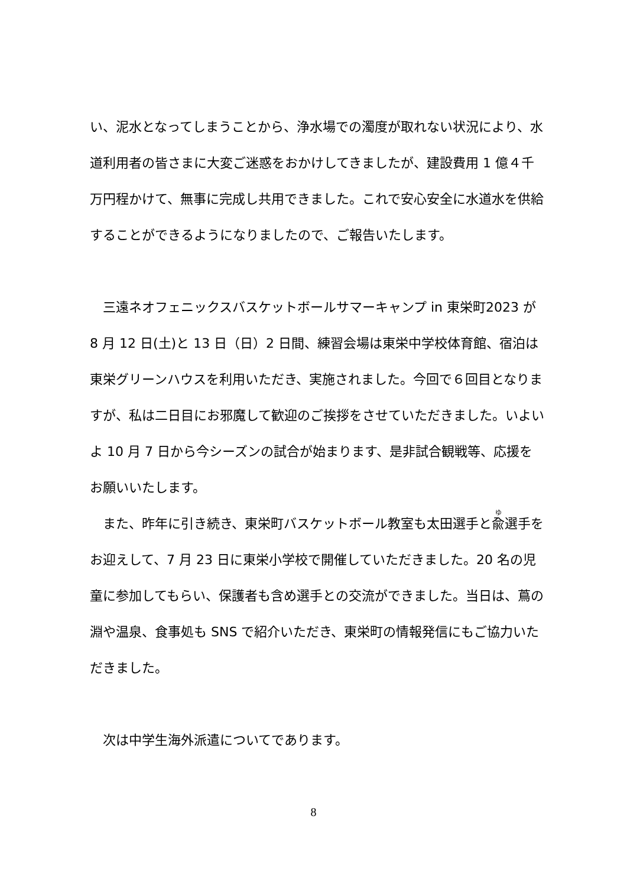い、泥水となってしまうことから、浄水場での濁度が取れない状況により、水道利用者の皆さまに大変ご迷惑をおかけしてきましたが、建設費用 1 億４千万円程かけて、無事に完成し共用できました。これで安心安全に水道水を供給することができるようになりましたので、ご報告いたします。
　三遠ネオフェニックスバスケットボールサマーキャンプ in 東栄町2023 が 8 月 12 日(土)と 13 日（日）2 日間、練習会場は東栄中学校体育館、宿泊は東栄グリーンハウスを利用いただき、実施されました。今回で６回目となりますが、私は二日目にお邪魔して歓迎のご挨拶をさせていただきました。いよいよ 10 月 7 日から今シーズンの試合が始まります、是非試合観戦等、応援をお願いいたします。
　また、昨年に引き続き、東栄町バスケットボール教室も太田選手と兪選手をお迎えして、7 月 23 日に東栄小学校で開催していただきました。20 名の児童に参加してもらい、保護者も含め選手との交流ができました。当日は、蔦の淵や温泉、食事処も SNS で紹介いただき、東栄町の情報発信にもご協力いただきました。
　次は中学生海外派遣についてであります。
8